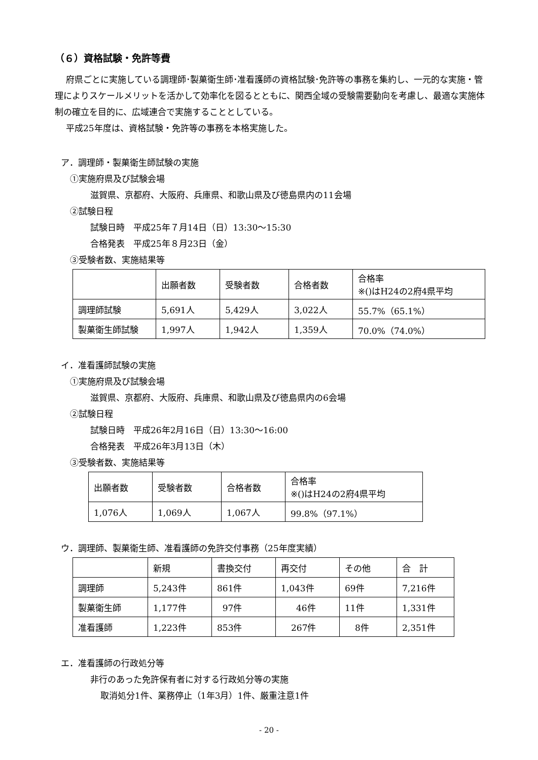（６）資格試験・免許等費
府県ごとに実施している調理師･製菓衛生師･准看護師の資格試験･免許等の事務を集約し、一元的な実施・管理によりスケールメリットを活かして効率化を図るとともに、関西全域の受験需要動向を考慮し、最適な実施体制の確立を目的に、広域連合で実施することとしている。
平成25年度は、資格試験・免許等の事務を本格実施した。
ア．調理師・製菓衛生師試験の実施
①実施府県及び試験会場
滋賀県、京都府、大阪府、兵庫県、和歌山県及び徳島県内の11会場
②試験日程
試験日時　平成25年７月14日（日）13:30～15:30
合格発表　平成25年８月23日（金）
③受験者数、実施結果等
| | 出願者数 | 受験者数 | 合格者数 | 合格率 ※()はH24の2府4県平均 |
| 調理師試験 | 5,691人 | 5,429人 | 3,022人 | 55.7%（65.1%） |
| 製菓衛生師試験 | 1,997人 | 1,942人 | 1,359人 | 70.0%（74.0%） |
イ．准看護師試験の実施
①実施府県及び試験会場
滋賀県、京都府、大阪府、兵庫県、和歌山県及び徳島県内の6会場
②試験日程
試験日時　平成26年2月16日（日）13:30～16:00
合格発表　平成26年3月13日（木）
③受験者数、実施結果等
| 出願者数 | 受験者数 | 合格者数 | 合格率 ※()はH24の2府4県平均 |
| 1,076人 | 1,069人 | 1,067人 | 99.8%（97.1%） |
ウ．調理師、製菓衛生師、准看護師の免許交付事務（25年度実績）
| | 新規 | 書換交付 | 再交付 | その他 | 合 計 |
| 調理師 | 5,243件 | 861件 | 1,043件 | 69件 | 7,216件 |
| 製菓衛生師 | 1,177件 | 97件 | 46件 | 11件 | 1,331件 |
| 准看護師 | 1,223件 | 853件 | 267件 | 8件 | 2,351件 |
エ．准看護師の行政処分等
非行のあった免許保有者に対する行政処分等の実施
取消処分1件、業務停止（1年3月）1件、厳重注意1件
- 20 -